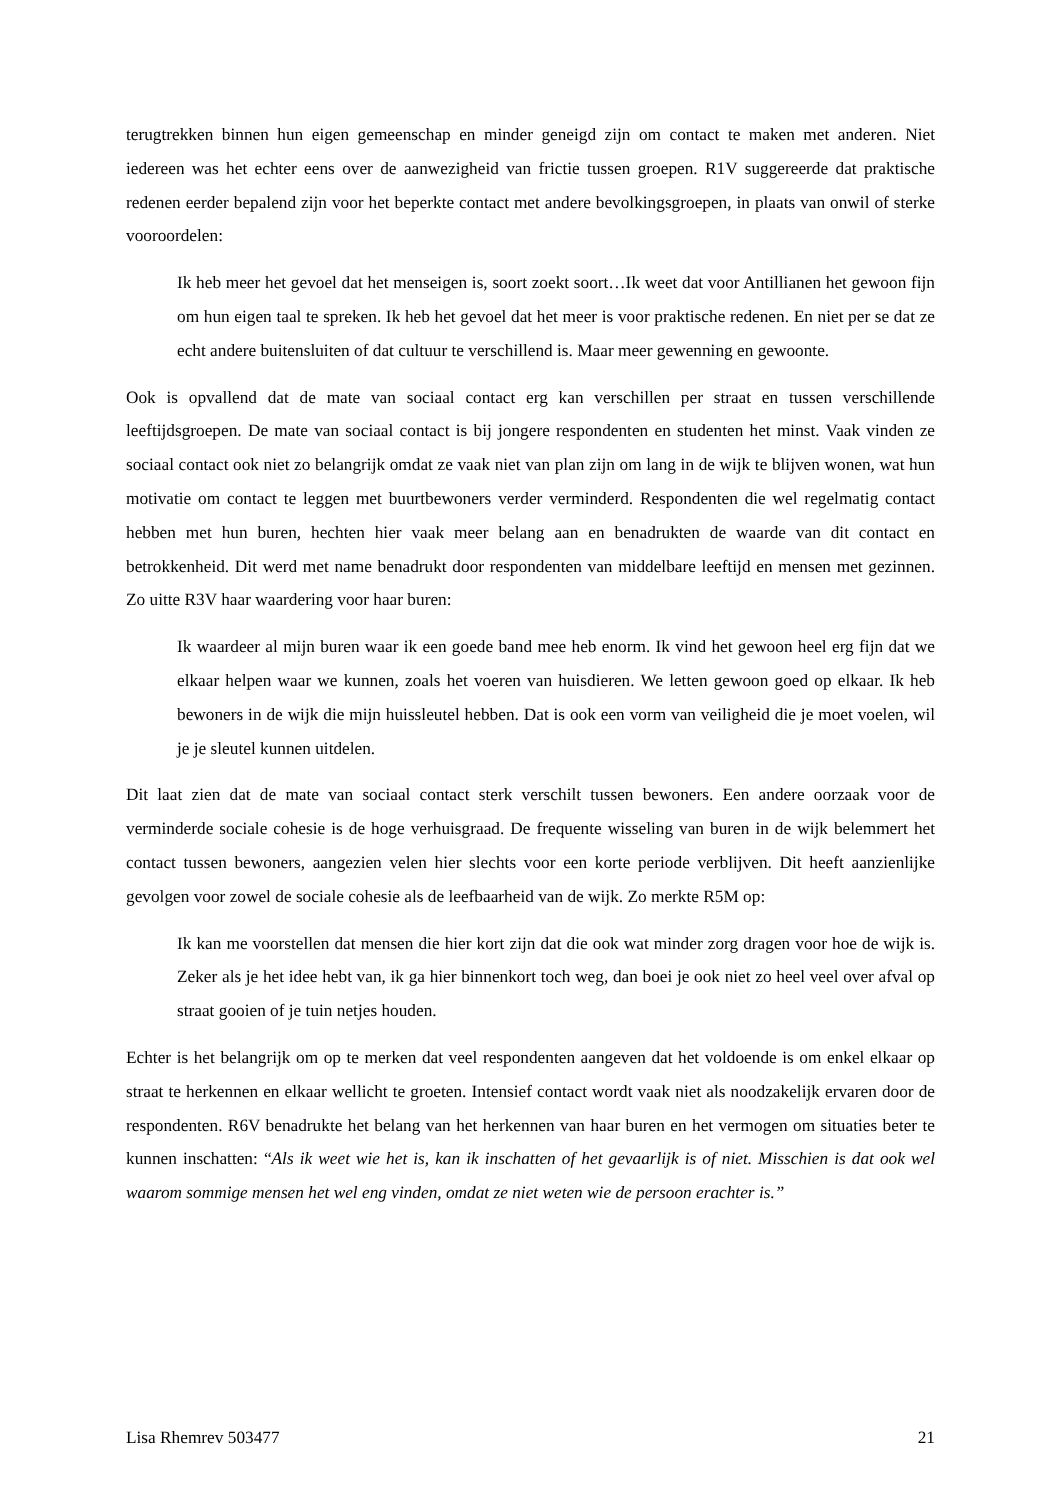terugtrekken binnen hun eigen gemeenschap en minder geneigd zijn om contact te maken met anderen. Niet iedereen was het echter eens over de aanwezigheid van frictie tussen groepen. R1V suggereerde dat praktische redenen eerder bepalend zijn voor het beperkte contact met andere bevolkingsgroepen, in plaats van onwil of sterke vooroordelen:
Ik heb meer het gevoel dat het menseigen is, soort zoekt soort…Ik weet dat voor Antillianen het gewoon fijn om hun eigen taal te spreken. Ik heb het gevoel dat het meer is voor praktische redenen. En niet per se dat ze echt andere buitensluiten of dat cultuur te verschillend is. Maar meer gewenning en gewoonte.
Ook is opvallend dat de mate van sociaal contact erg kan verschillen per straat en tussen verschillende leeftijdsgroepen. De mate van sociaal contact is bij jongere respondenten en studenten het minst. Vaak vinden ze sociaal contact ook niet zo belangrijk omdat ze vaak niet van plan zijn om lang in de wijk te blijven wonen, wat hun motivatie om contact te leggen met buurtbewoners verder verminderd. Respondenten die wel regelmatig contact hebben met hun buren, hechten hier vaak meer belang aan en benadrukten de waarde van dit contact en betrokkenheid. Dit werd met name benadrukt door respondenten van middelbare leeftijd en mensen met gezinnen. Zo uitte R3V haar waardering voor haar buren:
Ik waardeer al mijn buren waar ik een goede band mee heb enorm. Ik vind het gewoon heel erg fijn dat we elkaar helpen waar we kunnen, zoals het voeren van huisdieren. We letten gewoon goed op elkaar. Ik heb bewoners in de wijk die mijn huissleutel hebben. Dat is ook een vorm van veiligheid die je moet voelen, wil je je sleutel kunnen uitdelen.
Dit laat zien dat de mate van sociaal contact sterk verschilt tussen bewoners. Een andere oorzaak voor de verminderde sociale cohesie is de hoge verhuisgraad. De frequente wisseling van buren in de wijk belemmert het contact tussen bewoners, aangezien velen hier slechts voor een korte periode verblijven. Dit heeft aanzienlijke gevolgen voor zowel de sociale cohesie als de leefbaarheid van de wijk. Zo merkte R5M op:
Ik kan me voorstellen dat mensen die hier kort zijn dat die ook wat minder zorg dragen voor hoe de wijk is. Zeker als je het idee hebt van, ik ga hier binnenkort toch weg, dan boei je ook niet zo heel veel over afval op straat gooien of je tuin netjes houden.
Echter is het belangrijk om op te merken dat veel respondenten aangeven dat het voldoende is om enkel elkaar op straat te herkennen en elkaar wellicht te groeten. Intensief contact wordt vaak niet als noodzakelijk ervaren door de respondenten. R6V benadrukte het belang van het herkennen van haar buren en het vermogen om situaties beter te kunnen inschatten: “Als ik weet wie het is, kan ik inschatten of het gevaarlijk is of niet. Misschien is dat ook wel waarom sommige mensen het wel eng vinden, omdat ze niet weten wie de persoon erachter is.”
Lisa Rhemrev 503477 21